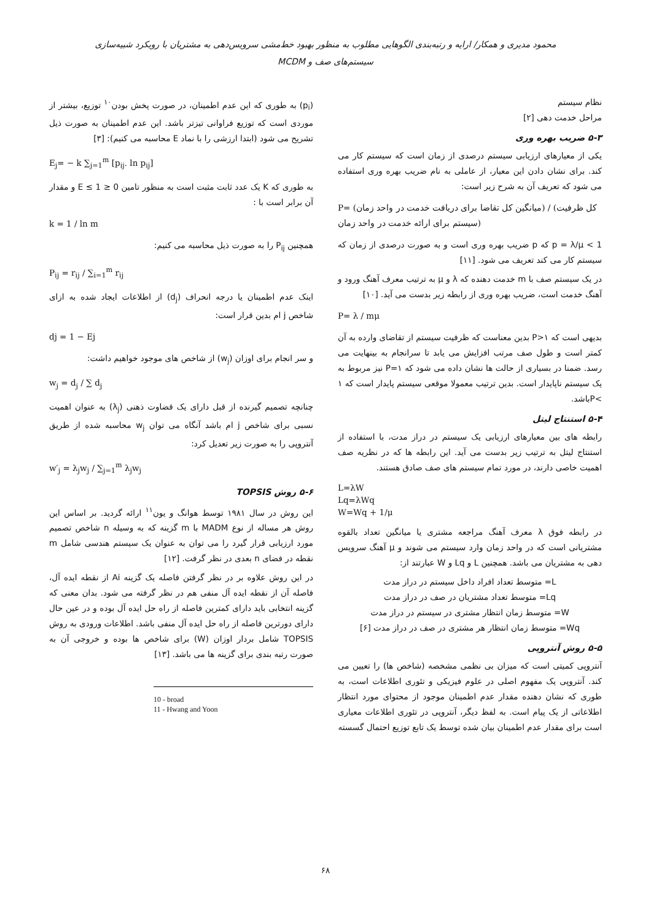محمود مدیری و همکار/ ارایه و رتبه‌بندی الگوهایی مطلوب به منظور بهبود خط‌مشی سرویس‌دهی به مشتریان با رویکرد شبیه‌سازی سیستم‌های صف و MCDM
نظام سیستم
مراحل خدمت دهی [۲]
۵-۳ ضریب بهره وری
یکی از معیارهای ارزیابی سیستم درصدی از زمان است که سیستم کار می کند. برای نشان دادن این معیار، از عاملی به نام ضریب بهره وری استفاده می شود که تعریف آن به شرح زیر است:
P= (میانگین کل تقاضا برای دریافت خدمت در واحد زمان) / (کل ظرفیت سیستم برای ارائه خدمت در واحد زمان)
p = λ/μ < 1 که p ضریب بهره وری است و به صورت درصدی از زمان که سیستم کار می کند تعریف می شود. [۱۱]
در یک سیستم صف با m خدمت دهنده که λ و μ به ترتیب معرف آهنگ ورود و آهنگ خدمت است، ضریب بهره وری از رابطه زیر بدست می آید. [۱۰]
P= λ / mμ
بدیهی است که P>۱ بدین معناست که ظرفیت سیستم از تقاضای وارده به آن کمتر است و طول صف مرتب افزایش می یابد تا سرانجام به بینهایت می رسد. ضمنا در بسیاری از حالت ها نشان داده می شود که P=۱ نیز مربوط به یک سیستم ناپایدار است. بدین ترتیب معمولا موقعی سیستم پایدار است که ۱ >Pباشد.
۵-۴ استنتاج لیتل
رابطه های بین معیارهای ارزیابی یک سیستم در دراز مدت، با استفاده از استنتاج لیتل به ترتیب زیر بدست می آید. این رابطه ها که در نظریه صف اهمیت خاصی دارند، در مورد تمام سیستم های صف صادق هستند.
L=λW
Lq=λWq
W=Wq + 1/μ
در رابطه فوق λ معرف آهنگ مراجعه مشتری یا میانگین تعداد بالقوه مشتریانی است که در واحد زمان وارد سیستم می شوند و μ آهنگ سرویس دهی به مشتریان می باشد. همچنین L و Lq و W عبارتند از:
L= متوسط تعداد افراد داخل سیستم در دراز مدت
Lq= متوسط تعداد مشتریان در صف در دراز مدت
W= متوسط زمان انتظار مشتری در سیستم در دراز مدت
Wq= متوسط زمان انتظار هر مشتری در صف در دراز مدت [۶]
۵-۵ روش آنتروپی
آنتروپی کمیتی است که میزان بی نظمی مشخصه (شاخص ها) را تعیین می کند. آنتروپی یک مفهوم اصلی در علوم فیزیکی و تئوری اطلاعات است، به طوری که نشان دهنده مقدار عدم اطمینان موجود از محتوای مورد انتظار اطلاعاتی از یک پیام است. به لفظ دیگر، آنتروپی در تئوری اطلاعات معیاری است برای مقدار عدم اطمینان بیان شده توسط یک تابع توزیع احتمال گسسته
(p<sub>i</sub>) به طوری که این عدم اطمینان، در صورت پخش بودن<sup>۱۰</sup> توزیع، بیشتر از موردی است که توزیع فراوانی تیزتر باشد. این عدم اطمینان به صورت ذیل تشریح می شود (ابتدا ارزشی را با نماد E محاسبه می کنیم): [۳]
E<sub>j</sub>= − k ∑<sub>j=1</sub><sup>m</sup> [p<sub>ij</sub>. ln p<sub>ij</sub>]
به طوری که K یک عدد ثابت مثبت است به منظور تامین 0 ≤ E ≤ 1 و مقدار آن برابر است با :
k = 1 / ln m
همچنین P<sub>ij</sub> را به صورت ذیل محاسبه می کنیم:
P<sub>ij</sub> = r<sub>ij</sub> / ∑<sub>i=1</sub><sup>m</sup> r<sub>ij</sub>
اینک عدم اطمینان یا درجه انحراف (d<sub>j</sub>) از اطلاعات ایجاد شده به ازای شاخص j ام بدین قرار است:
dj = 1 − Ej
و سر انجام برای اوزان (w<sub>j</sub>) از شاخص های موجود خواهیم داشت:
w<sub>j</sub> = d<sub>j</sub> / ∑ d<sub>j</sub>
چنانچه تصمیم گیرنده از قبل دارای یک قضاوت ذهنی (λ<sub>j</sub>) به عنوان اهمیت نسبی برای شاخص j ام باشد آنگاه می توان w<sub>j</sub> محاسبه شده از طریق آنتروپی را به صورت زیر تعدیل کرد:
w′<sub>j</sub> = λ<sub>j</sub>w<sub>j</sub> / ∑<sub>j=1</sub><sup>m</sup> λ<sub>j</sub>w<sub>j</sub>
۵-۶ روش TOPSIS
این روش در سال ۱۹۸۱ توسط هوانگ و یون<sup>۱۱</sup> ارائه گردید. بر اساس این روش هر مساله از نوع MADM با m گزینه که به وسیله n شاخص تصمیم مورد ارزیابی قرار گیرد را می توان به عنوان یک سیستم هندسی شامل m نقطه در فضای n بعدی در نظر گرفت. [۱۲]
در این روش علاوه بر در نظر گرفتن فاصله یک گزینه Ai از نقطه ایده آل، فاصله آن از نقطه ایده آل منفی هم در نظر گرفته می شود. بدان معنی که گزینه انتخابی باید دارای کمترین فاصله از راه حل ایده آل بوده و در عین حال دارای دورترین فاصله از راه حل ایده آل منفی باشد. اطلاعات ورودی به روش TOPSIS شامل بردار اوزان (W) برای شاخص ها بوده و خروجی آن به صورت رتبه بندی برای گزینه ها می باشد. [۱۳]
10 - broad
11 - Hwang and Yoon
۶۸